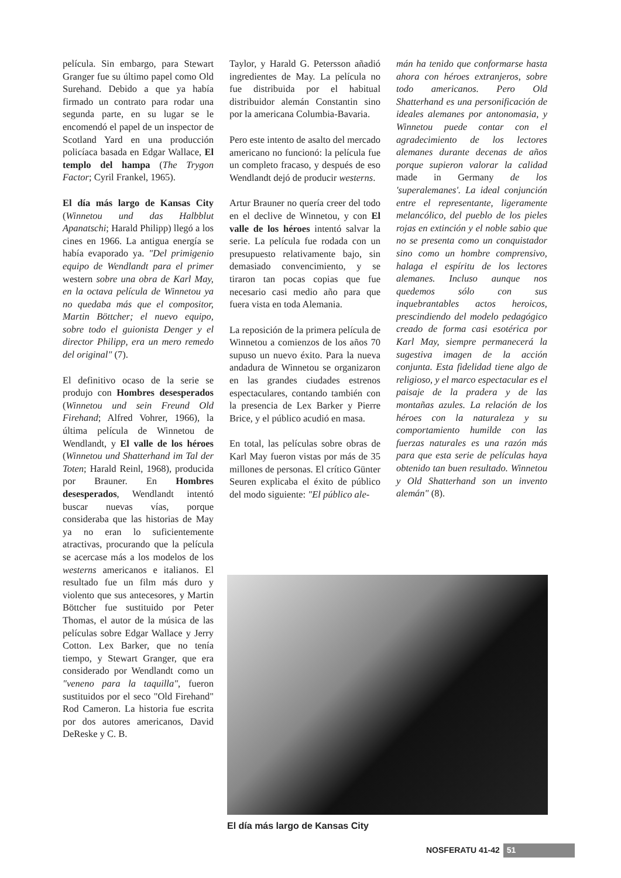película. Sin embargo, para Stewart Granger fue su último papel como Old Surehand. Debido a que ya había firmado un contrato para rodar una segunda parte, en su lugar se le encomendó el papel de un inspector de Scotland Yard en una producción policíaca basada en Edgar Wallace, El templo del hampa (The Trygon Factor; Cyril Frankel, 1965).
El día más largo de Kansas City (Winnetou und das Halbblut Apanatschi; Harald Philipp) llegó a los cines en 1966. La antigua energía se había evaporado ya. "Del primigenio equipo de Wendlandt para el primer western sobre una obra de Karl May, en la octava película de Winnetou ya no quedaba más que el compositor, Martin Böttcher; el nuevo equipo, sobre todo el guionista Denger y el director Philipp, era un mero remedo del original" (7).
El definitivo ocaso de la serie se produjo con Hombres desesperados (Winnetou und sein Freund Old Firehand; Alfred Vohrer, 1966), la última película de Winnetou de Wendlandt, y El valle de los héroes (Winnetou und Shatterhand im Tal der Toten; Harald Reinl, 1968), producida por Brauner. En Hombres desesperados, Wendlandt intentó buscar nuevas vías, porque consideraba que las historias de May ya no eran lo suficientemente atractivas, procurando que la película se acercase más a los modelos de los westerns americanos e italianos. El resultado fue un film más duro y violento que sus antecesores, y Martin Böttcher fue sustituido por Peter Thomas, el autor de la música de las películas sobre Edgar Wallace y Jerry Cotton. Lex Barker, que no tenía tiempo, y Stewart Granger, que era considerado por Wendlandt como un "veneno para la taquilla", fueron sustituidos por el seco "Old Firehand" Rod Cameron. La historia fue escrita por dos autores americanos, David DeReske y C. B.
Taylor, y Harald G. Petersson añadió ingredientes de May. La película no fue distribuida por el habitual distribuidor alemán Constantin sino por la americana Columbia-Bavaria.
Pero este intento de asalto del mercado americano no funcionó: la película fue un completo fracaso, y después de eso Wendlandt dejó de producir westerns.
Artur Brauner no quería creer del todo en el declive de Winnetou, y con El valle de los héroes intentó salvar la serie. La película fue rodada con un presupuesto relativamente bajo, sin demasiado convencimiento, y se tiraron tan pocas copias que fue necesario casi medio año para que fuera vista en toda Alemania.
La reposición de la primera película de Winnetou a comienzos de los años 70 supuso un nuevo éxito. Para la nueva andadura de Winnetou se organizaron en las grandes ciudades estrenos espectaculares, contando también con la presencia de Lex Barker y Pierre Brice, y el público acudió en masa.
En total, las películas sobre obras de Karl May fueron vistas por más de 35 millones de personas. El crítico Günter Seuren explicaba el éxito de público del modo siguiente: "El público ale-
mán ha tenido que conformarse hasta ahora con héroes extranjeros, sobre todo americanos. Pero Old Shatterhand es una personificación de ideales alemanes por antonomasia, y Winnetou puede contar con el agradecimiento de los lectores alemanes durante decenas de años porque supieron valorar la calidad made in Germany de los 'superalemanes'. La ideal conjunción entre el representante, ligeramente melancólico, del pueblo de los pieles rojas en extinción y el noble sabio que no se presenta como un conquistador sino como un hombre comprensivo, halaga el espíritu de los lectores alemanes. Incluso aunque nos quedemos sólo con sus inquebrantables actos heroicos, prescindiendo del modelo pedagógico creado de forma casi esotérica por Karl May, siempre permanecerá la sugestiva imagen de la acción conjunta. Esta fidelidad tiene algo de religioso, y el marco espectacular es el paisaje de la pradera y de las montañas azules. La relación de los héroes con la naturaleza y su comportamiento humilde con las fuerzas naturales es una razón más para que esta serie de películas haya obtenido tan buen resultado. Winnetou y Old Shatterhand son un invento alemán" (8).
El día más largo de Kansas City
NOSFERATU 41-42 51